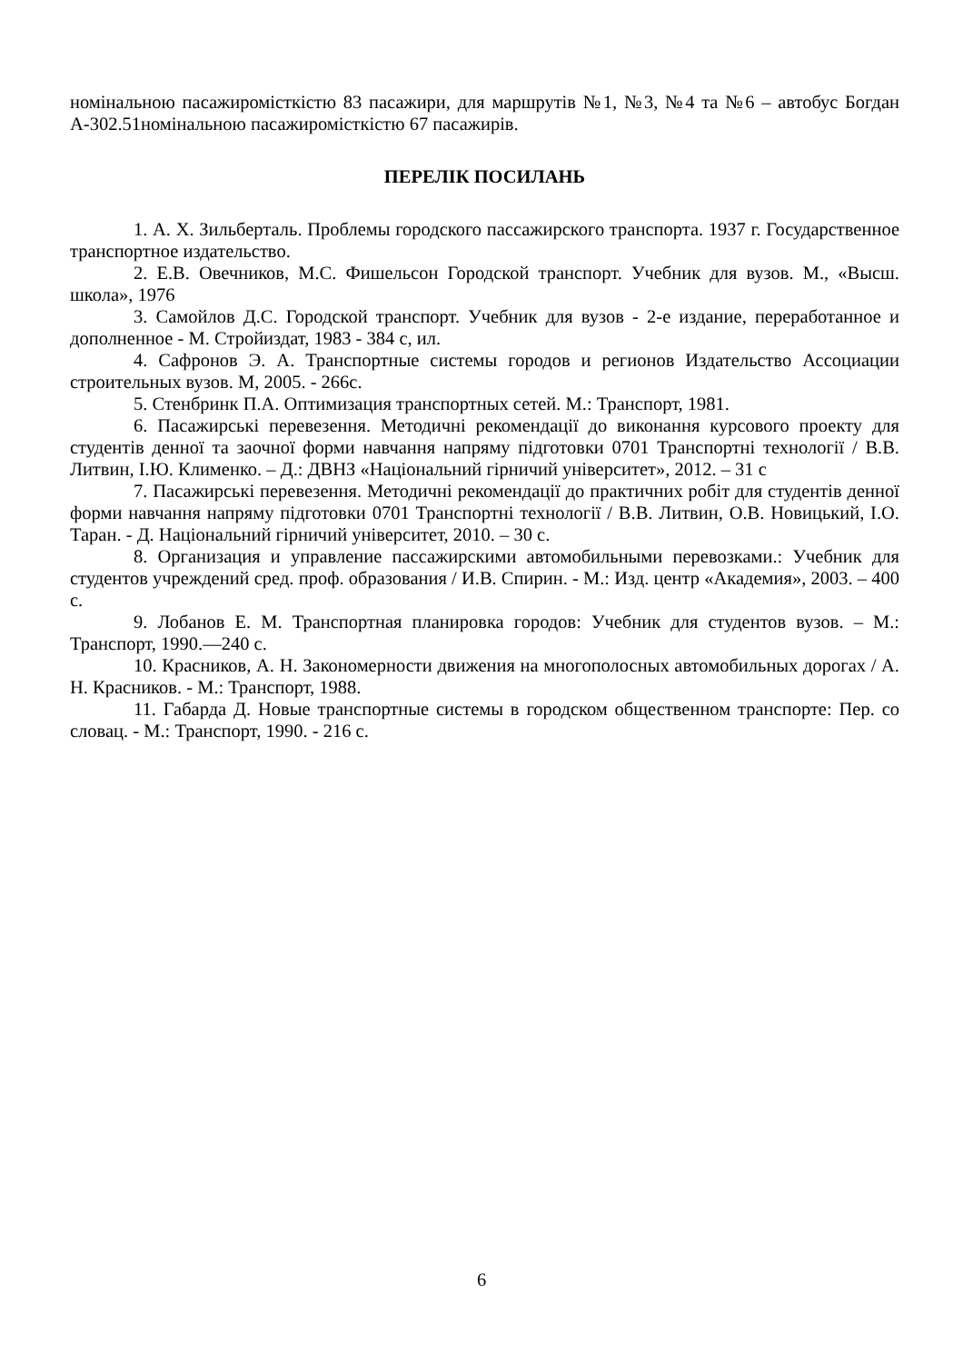номінальною пасажиромісткістю 83 пасажири, для маршрутів №1, №3, №4 та №6 – автобус Богдан А-302.51номінальною пасажиромісткістю 67 пасажирів.
ПЕРЕЛІК ПОСИЛАНЬ
1. А. Х. Зильберталь. Проблемы городского пассажирского транспорта. 1937 г. Государственное транспортное издательство.
2. Е.В. Овечников, М.С. Фишельсон Городской транспорт. Учебник для вузов. М., «Высш. школа», 1976
3. Самойлов Д.С. Городской транспорт. Учебник для вузов - 2-е издание, переработанное и дополненное - М. Стройиздат, 1983 - 384 с, ил.
4. Сафронов Э. А. Транспортные системы городов и регионов Издательство Ассоциации строительных вузов. М, 2005. - 266с.
5. Стенбринк П.А. Оптимизация транспортных сетей. М.: Транспорт, 1981.
6. Пасажирські перевезення. Методичні рекомендації до виконання курсового проекту для студентів денної та заочної форми навчання напряму підготовки 0701 Транспортні технології / В.В. Литвин, І.Ю. Клименко. – Д.: ДВНЗ «Національний гірничий університет», 2012. – 31 с
7. Пасажирські перевезення. Методичні рекомендації до практичних робіт для студентів денної форми навчання напряму підготовки 0701 Транспортні технології / В.В. Литвин, О.В. Новицький, І.О. Таран. - Д. Національний гірничий університет, 2010. – 30 с.
8. Организация и управление пассажирскими автомобильными перевозками.: Учебник для студентов учреждений сред. проф. образования / И.В. Спирин. - М.: Изд. центр «Академия», 2003. – 400 с.
9. Лобанов Е. М. Транспортная планировка городов: Учебник для студентов вузов. – М.: Транспорт, 1990.—240 с.
10. Красников, А. Н. Закономерности движения на многополосных автомобильных дорогах / А. Н. Красников. - М.: Транспорт, 1988.
11. Габарда Д. Новые транспортные системы в городском общественном транспорте: Пер. со словац. - М.: Транспорт, 1990. - 216 с.
6